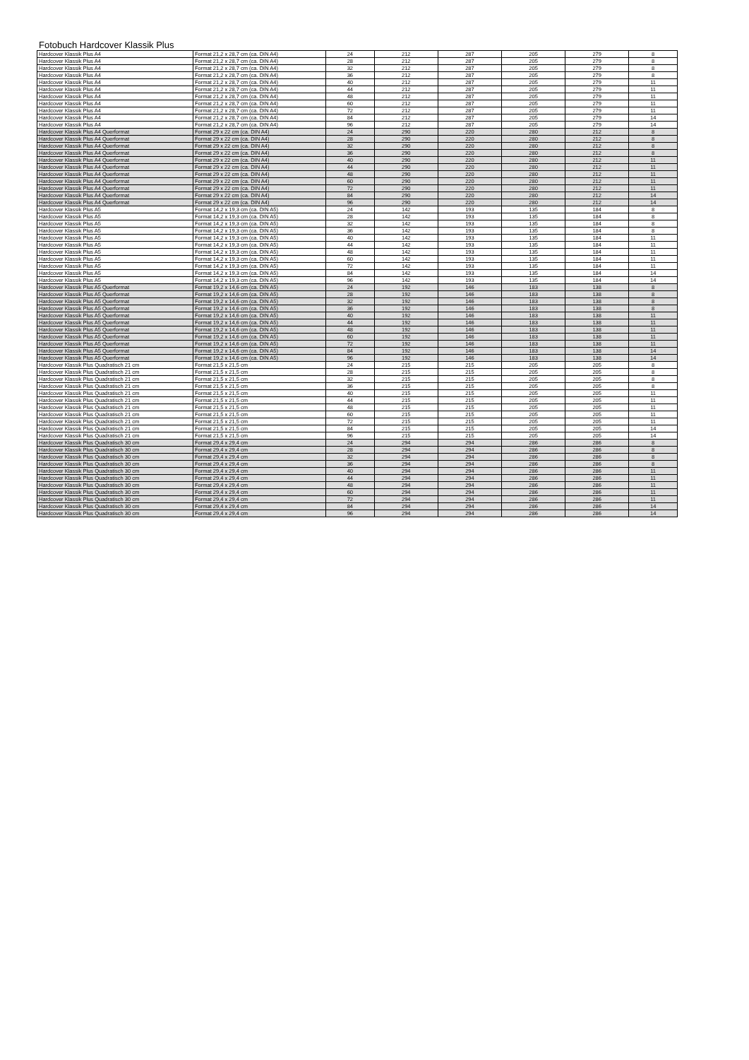Fotobuch Hardcover Klassik Plus
| Hardcover Klassik Plus A4 | Format 21,2 x 28,7 cm (ca. DIN A4) | 24 | 212 | 287 | 205 | 279 | 8 |
| Hardcover Klassik Plus A4 | Format 21,2 x 28,7 cm (ca. DIN A4) | 28 | 212 | 287 | 205 | 279 | 8 |
| Hardcover Klassik Plus A4 | Format 21,2 x 28,7 cm (ca. DIN A4) | 32 | 212 | 287 | 205 | 279 | 8 |
| Hardcover Klassik Plus A4 | Format 21,2 x 28,7 cm (ca. DIN A4) | 36 | 212 | 287 | 205 | 279 | 8 |
| Hardcover Klassik Plus A4 | Format 21,2 x 28,7 cm (ca. DIN A4) | 40 | 212 | 287 | 205 | 279 | 11 |
| Hardcover Klassik Plus A4 | Format 21,2 x 28,7 cm (ca. DIN A4) | 44 | 212 | 287 | 205 | 279 | 11 |
| Hardcover Klassik Plus A4 | Format 21,2 x 28,7 cm (ca. DIN A4) | 48 | 212 | 287 | 205 | 279 | 11 |
| Hardcover Klassik Plus A4 | Format 21,2 x 28,7 cm (ca. DIN A4) | 60 | 212 | 287 | 205 | 279 | 11 |
| Hardcover Klassik Plus A4 | Format 21,2 x 28,7 cm (ca. DIN A4) | 72 | 212 | 287 | 205 | 279 | 11 |
| Hardcover Klassik Plus A4 | Format 21,2 x 28,7 cm (ca. DIN A4) | 84 | 212 | 287 | 205 | 279 | 14 |
| Hardcover Klassik Plus A4 | Format 21,2 x 28,7 cm (ca. DIN A4) | 96 | 212 | 287 | 205 | 279 | 14 |
| Hardcover Klassik Plus A4 Querformat | Format 29 x 22 cm (ca. DIN A4) | 24 | 290 | 220 | 280 | 212 | 8 |
| Hardcover Klassik Plus A4 Querformat | Format 29 x 22 cm (ca. DIN A4) | 28 | 290 | 220 | 280 | 212 | 8 |
| Hardcover Klassik Plus A4 Querformat | Format 29 x 22 cm (ca. DIN A4) | 32 | 290 | 220 | 280 | 212 | 8 |
| Hardcover Klassik Plus A4 Querformat | Format 29 x 22 cm (ca. DIN A4) | 36 | 290 | 220 | 280 | 212 | 8 |
| Hardcover Klassik Plus A4 Querformat | Format 29 x 22 cm (ca. DIN A4) | 40 | 290 | 220 | 280 | 212 | 11 |
| Hardcover Klassik Plus A4 Querformat | Format 29 x 22 cm (ca. DIN A4) | 44 | 290 | 220 | 280 | 212 | 11 |
| Hardcover Klassik Plus A4 Querformat | Format 29 x 22 cm (ca. DIN A4) | 48 | 290 | 220 | 280 | 212 | 11 |
| Hardcover Klassik Plus A4 Querformat | Format 29 x 22 cm (ca. DIN A4) | 60 | 290 | 220 | 280 | 212 | 11 |
| Hardcover Klassik Plus A4 Querformat | Format 29 x 22 cm (ca. DIN A4) | 72 | 290 | 220 | 280 | 212 | 11 |
| Hardcover Klassik Plus A4 Querformat | Format 29 x 22 cm (ca. DIN A4) | 84 | 290 | 220 | 280 | 212 | 14 |
| Hardcover Klassik Plus A4 Querformat | Format 29 x 22 cm (ca. DIN A4) | 96 | 290 | 220 | 280 | 212 | 14 |
| Hardcover Klassik Plus A5 | Format 14,2 x 19,3 cm (ca. DIN A5) | 24 | 142 | 193 | 135 | 184 | 8 |
| Hardcover Klassik Plus A5 | Format 14,2 x 19,3 cm (ca. DIN A5) | 28 | 142 | 193 | 135 | 184 | 8 |
| Hardcover Klassik Plus A5 | Format 14,2 x 19,3 cm (ca. DIN A5) | 32 | 142 | 193 | 135 | 184 | 8 |
| Hardcover Klassik Plus A5 | Format 14,2 x 19,3 cm (ca. DIN A5) | 36 | 142 | 193 | 135 | 184 | 8 |
| Hardcover Klassik Plus A5 | Format 14,2 x 19,3 cm (ca. DIN A5) | 40 | 142 | 193 | 135 | 184 | 11 |
| Hardcover Klassik Plus A5 | Format 14,2 x 19,3 cm (ca. DIN A5) | 44 | 142 | 193 | 135 | 184 | 11 |
| Hardcover Klassik Plus A5 | Format 14,2 x 19,3 cm (ca. DIN A5) | 48 | 142 | 193 | 135 | 184 | 11 |
| Hardcover Klassik Plus A5 | Format 14,2 x 19,3 cm (ca. DIN A5) | 60 | 142 | 193 | 135 | 184 | 11 |
| Hardcover Klassik Plus A5 | Format 14,2 x 19,3 cm (ca. DIN A5) | 72 | 142 | 193 | 135 | 184 | 11 |
| Hardcover Klassik Plus A5 | Format 14,2 x 19,3 cm (ca. DIN A5) | 84 | 142 | 193 | 135 | 184 | 14 |
| Hardcover Klassik Plus A5 | Format 14,2 x 19,3 cm (ca. DIN A5) | 96 | 142 | 193 | 135 | 184 | 14 |
| Hardcover Klassik Plus A5 Querformat | Format 19,2 x 14,6 cm (ca. DIN A5) | 24 | 192 | 146 | 183 | 138 | 8 |
| Hardcover Klassik Plus A5 Querformat | Format 19,2 x 14,6 cm (ca. DIN A5) | 28 | 192 | 146 | 183 | 138 | 8 |
| Hardcover Klassik Plus A5 Querformat | Format 19,2 x 14,6 cm (ca. DIN A5) | 32 | 192 | 146 | 183 | 138 | 8 |
| Hardcover Klassik Plus A5 Querformat | Format 19,2 x 14,6 cm (ca. DIN A5) | 36 | 192 | 146 | 183 | 138 | 8 |
| Hardcover Klassik Plus A5 Querformat | Format 19,2 x 14,6 cm (ca. DIN A5) | 40 | 192 | 146 | 183 | 138 | 11 |
| Hardcover Klassik Plus A5 Querformat | Format 19,2 x 14,6 cm (ca. DIN A5) | 44 | 192 | 146 | 183 | 138 | 11 |
| Hardcover Klassik Plus A5 Querformat | Format 19,2 x 14,6 cm (ca. DIN A5) | 48 | 192 | 146 | 183 | 138 | 11 |
| Hardcover Klassik Plus A5 Querformat | Format 19,2 x 14,6 cm (ca. DIN A5) | 60 | 192 | 146 | 183 | 138 | 11 |
| Hardcover Klassik Plus A5 Querformat | Format 19,2 x 14,6 cm (ca. DIN A5) | 72 | 192 | 146 | 183 | 138 | 11 |
| Hardcover Klassik Plus A5 Querformat | Format 19,2 x 14,6 cm (ca. DIN A5) | 84 | 192 | 146 | 183 | 138 | 14 |
| Hardcover Klassik Plus A5 Querformat | Format 19,2 x 14,6 cm (ca. DIN A5) | 96 | 192 | 146 | 183 | 138 | 14 |
| Hardcover Klassik Plus Quadratisch 21 cm | Format 21,5 x 21,5 cm | 24 | 215 | 215 | 205 | 205 | 8 |
| Hardcover Klassik Plus Quadratisch 21 cm | Format 21,5 x 21,5 cm | 28 | 215 | 215 | 205 | 205 | 8 |
| Hardcover Klassik Plus Quadratisch 21 cm | Format 21,5 x 21,5 cm | 32 | 215 | 215 | 205 | 205 | 8 |
| Hardcover Klassik Plus Quadratisch 21 cm | Format 21,5 x 21,5 cm | 36 | 215 | 215 | 205 | 205 | 8 |
| Hardcover Klassik Plus Quadratisch 21 cm | Format 21,5 x 21,5 cm | 40 | 215 | 215 | 205 | 205 | 11 |
| Hardcover Klassik Plus Quadratisch 21 cm | Format 21,5 x 21,5 cm | 44 | 215 | 215 | 205 | 205 | 11 |
| Hardcover Klassik Plus Quadratisch 21 cm | Format 21,5 x 21,5 cm | 48 | 215 | 215 | 205 | 205 | 11 |
| Hardcover Klassik Plus Quadratisch 21 cm | Format 21,5 x 21,5 cm | 60 | 215 | 215 | 205 | 205 | 11 |
| Hardcover Klassik Plus Quadratisch 21 cm | Format 21,5 x 21,5 cm | 72 | 215 | 215 | 205 | 205 | 11 |
| Hardcover Klassik Plus Quadratisch 21 cm | Format 21,5 x 21,5 cm | 84 | 215 | 215 | 205 | 205 | 14 |
| Hardcover Klassik Plus Quadratisch 21 cm | Format 21,5 x 21,5 cm | 96 | 215 | 215 | 205 | 205 | 14 |
| Hardcover Klassik Plus Quadratisch 30 cm | Format 29,4 x 29,4 cm | 24 | 294 | 294 | 286 | 286 | 8 |
| Hardcover Klassik Plus Quadratisch 30 cm | Format 29,4 x 29,4 cm | 28 | 294 | 294 | 286 | 286 | 8 |
| Hardcover Klassik Plus Quadratisch 30 cm | Format 29,4 x 29,4 cm | 32 | 294 | 294 | 286 | 286 | 8 |
| Hardcover Klassik Plus Quadratisch 30 cm | Format 29,4 x 29,4 cm | 36 | 294 | 294 | 286 | 286 | 8 |
| Hardcover Klassik Plus Quadratisch 30 cm | Format 29,4 x 29,4 cm | 40 | 294 | 294 | 286 | 286 | 11 |
| Hardcover Klassik Plus Quadratisch 30 cm | Format 29,4 x 29,4 cm | 44 | 294 | 294 | 286 | 286 | 11 |
| Hardcover Klassik Plus Quadratisch 30 cm | Format 29,4 x 29,4 cm | 48 | 294 | 294 | 286 | 286 | 11 |
| Hardcover Klassik Plus Quadratisch 30 cm | Format 29,4 x 29,4 cm | 60 | 294 | 294 | 286 | 286 | 11 |
| Hardcover Klassik Plus Quadratisch 30 cm | Format 29,4 x 29,4 cm | 72 | 294 | 294 | 286 | 286 | 11 |
| Hardcover Klassik Plus Quadratisch 30 cm | Format 29,4 x 29,4 cm | 84 | 294 | 294 | 286 | 286 | 14 |
| Hardcover Klassik Plus Quadratisch 30 cm | Format 29,4 x 29,4 cm | 96 | 294 | 294 | 286 | 286 | 14 |